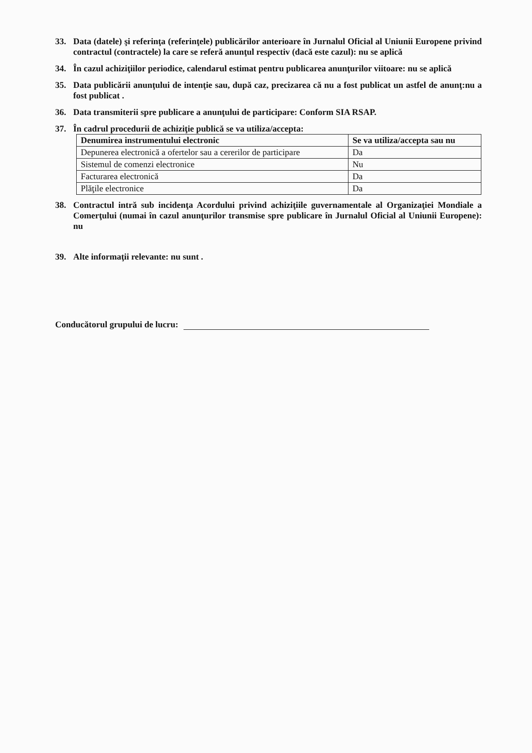33. Data (datele) şi referinţa (referinţele) publicărilor anterioare în Jurnalul Oficial al Uniunii Europene privind contractul (contractele) la care se referă anunţul respectiv (dacă este cazul): nu se aplică
34. În cazul achiziţiilor periodice, calendarul estimat pentru publicarea anunţurilor viitoare: nu se aplică
35. Data publicării anunţului de intenţie sau, după caz, precizarea că nu a fost publicat un astfel de anunţ:nu a fost publicat .
36. Data transmiterii spre publicare a anunţului de participare: Conform SIA RSAP.
37. În cadrul procedurii de achiziţie publică se va utiliza/accepta:
| Denumirea instrumentului electronic | Se va utiliza/accepta sau nu |
| --- | --- |
| Depunerea electronică a ofertelor sau a cererilor de participare | Da |
| Sistemul de comenzi electronice | Nu |
| Facturarea electronică | Da |
| Plăţile electronice | Da |
38. Contractul intră sub incidenţa Acordului privind achiziţiile guvernamentale al Organizaţiei Mondiale a Comerţului (numai în cazul anunţurilor transmise spre publicare în Jurnalul Oficial al Uniunii Europene): nu
39. Alte informaţii relevante: nu sunt .
Conducătorul grupului de lucru: